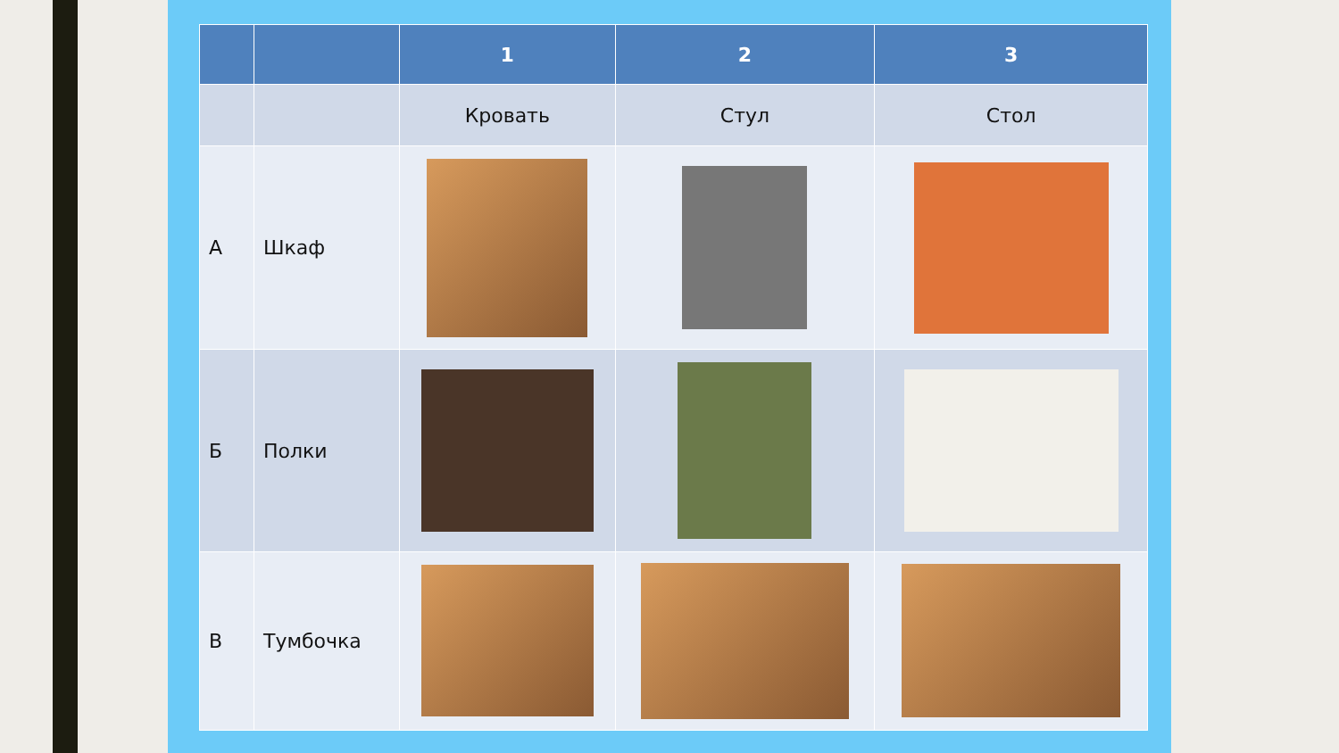| | | 1 | 2 | 3 |
| --- | --- | --- | --- | --- |
| | | Кровать | Стул | Стол |
| А | Шкаф | | | |
| Б | Полки | | | |
| В | Тумбочка | | | |